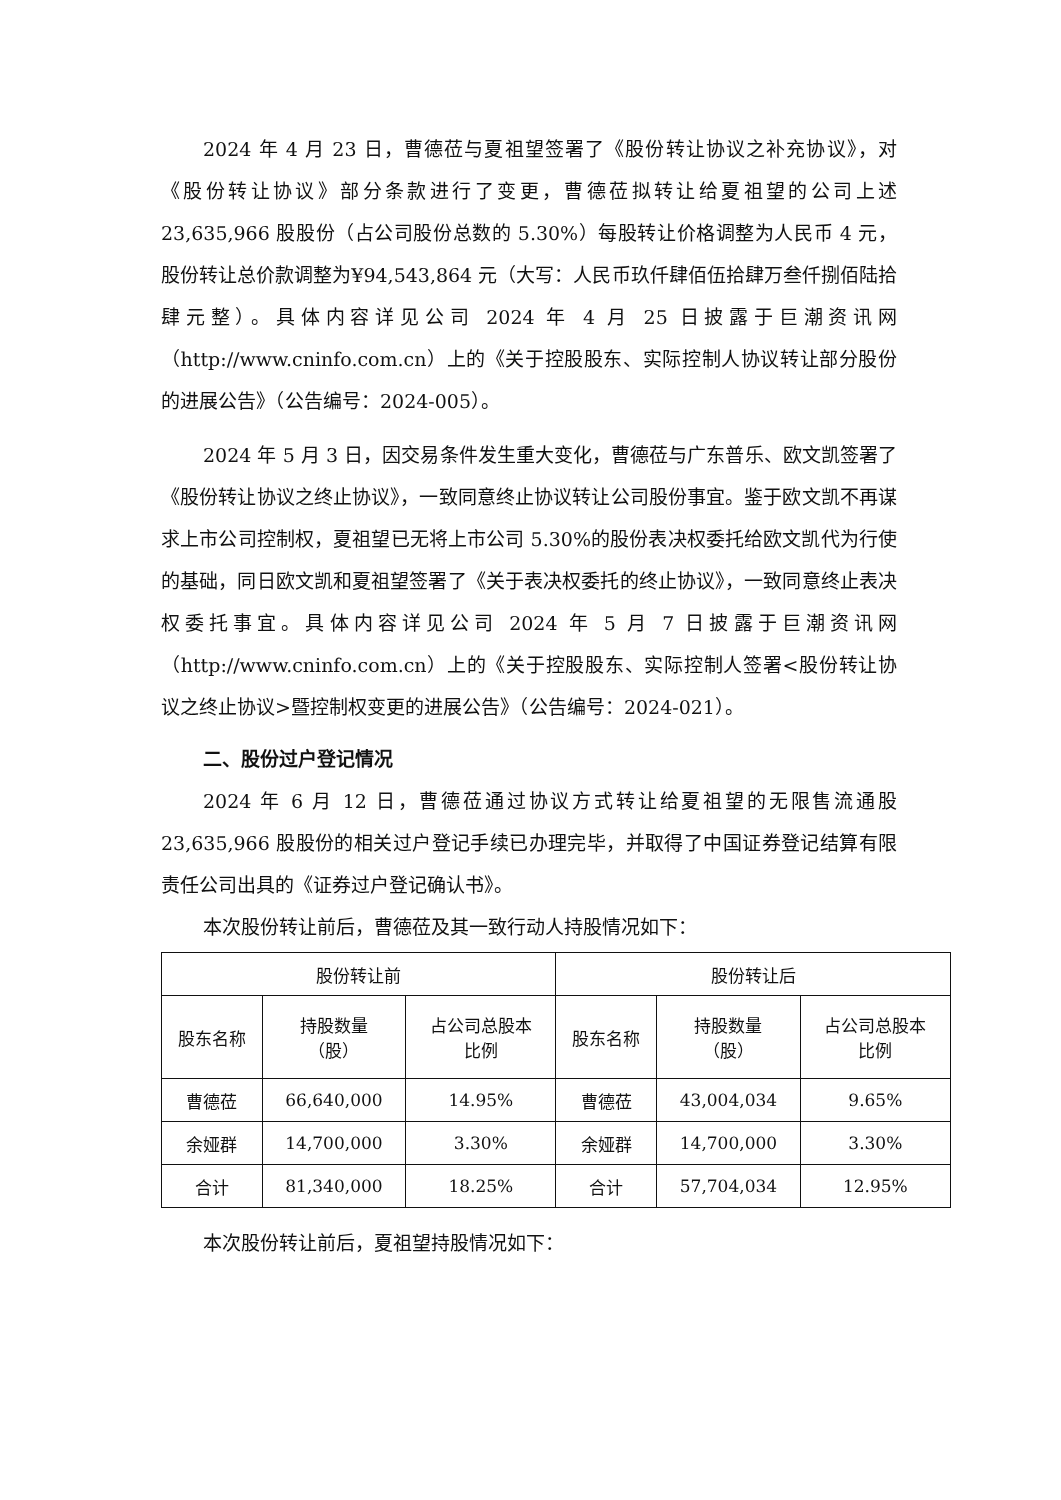2024 年 4 月 23 日，曹德莅与夏祖望签署了《股份转让协议之补充协议》，对《股份转让协议》部分条款进行了变更，曹德莅拟转让给夏祖望的公司上述 23,635,966 股股份（占公司股份总数的 5.30%）每股转让价格调整为人民币 4 元，股份转让总价款调整为¥94,543,864 元（大写：人民币玖仟肆佰伍拾肆万叁仟捌佰陆拾肆元整）。具体内容详见公司 2024 年 4 月 25 日披露于巨潮资讯网（http://www.cninfo.com.cn）上的《关于控股股东、实际控制人协议转让部分股份的进展公告》（公告编号：2024-005）。
2024 年 5 月 3 日，因交易条件发生重大变化，曹德莅与广东普乐、欧文凯签署了《股份转让协议之终止协议》，一致同意终止协议转让公司股份事宜。鉴于欧文凯不再谋求上市公司控制权，夏祖望已无将上市公司 5.30%的股份表决权委托给欧文凯代为行使的基础，同日欧文凯和夏祖望签署了《关于表决权委托的终止协议》，一致同意终止表决权委托事宜。具体内容详见公司 2024 年 5 月 7 日披露于巨潮资讯网（http://www.cninfo.com.cn）上的《关于控股股东、实际控制人签署<股份转让协议之终止协议>暨控制权变更的进展公告》（公告编号：2024-021）。
二、股份过户登记情况
2024 年 6 月 12 日，曹德莅通过协议方式转让给夏祖望的无限售流通股 23,635,966 股股份的相关过户登记手续已办理完毕，并取得了中国证券登记结算有限责任公司出具的《证券过户登记确认书》。
本次股份转让前后，曹德莅及其一致行动人持股情况如下：
| 股份转让前 | | | 股份转让后 | | |
| --- | --- | --- | --- | --- | --- |
| 股东名称 | 持股数量 （股） | 占公司总股本 比例 | 股东名称 | 持股数量 （股） | 占公司总股本 比例 |
| 曹德莅 | 66,640,000 | 14.95% | 曹德莅 | 43,004,034 | 9.65% |
| 余娅群 | 14,700,000 | 3.30% | 余娅群 | 14,700,000 | 3.30% |
| 合计 | 81,340,000 | 18.25% | 合计 | 57,704,034 | 12.95% |
本次股份转让前后，夏祖望持股情况如下：